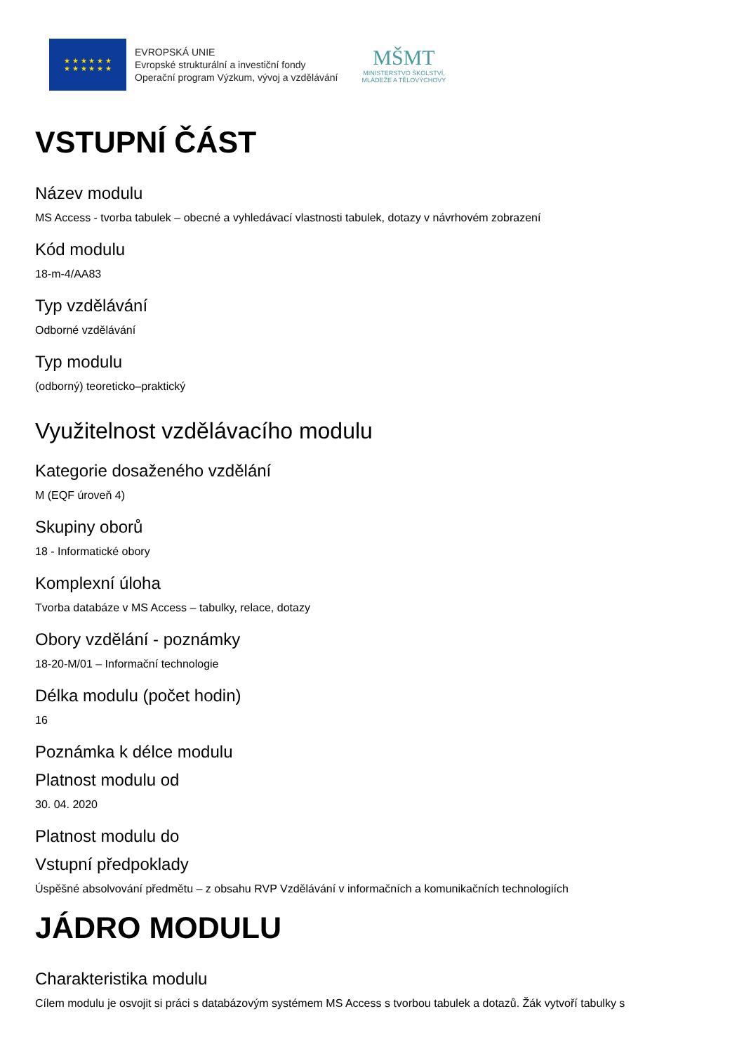★ ★ ★ ★ ★ ★
★ ★ ★ ★ ★ ★
EVROPSKÁ UNIE
Evropské strukturální a investiční fondy
Operační program Výzkum, vývoj a vzdělávání
MŠMT
MINISTERSTVO ŠKOLSTVÍ,
MLÁDEŽE A TĚLOVÝCHOVY
VSTUPNÍ ČÁST
Název modulu
MS Access - tvorba tabulek – obecné a vyhledávací vlastnosti tabulek, dotazy v návrhovém zobrazení
Kód modulu
18-m-4/AA83
Typ vzdělávání
Odborné vzdělávání
Typ modulu
(odborný) teoreticko–praktický
Využitelnost vzdělávacího modulu
Kategorie dosaženého vzdělání
M (EQF úroveň 4)
Skupiny oborů
18 - Informatické obory
Komplexní úloha
Tvorba databáze v MS Access – tabulky, relace, dotazy
Obory vzdělání - poznámky
18-20-M/01 – Informační technologie
Délka modulu (počet hodin)
16
Poznámka k délce modulu
Platnost modulu od
30. 04. 2020
Platnost modulu do
Vstupní předpoklady
Úspěšné absolvování předmětu – z obsahu RVP Vzdělávání v informačních a komunikačních technologiích
JÁDRO MODULU
Charakteristika modulu
Cílem modulu je osvojit si práci s databázovým systémem MS Access s tvorbou tabulek a dotazů. Žák vytvoří tabulky s